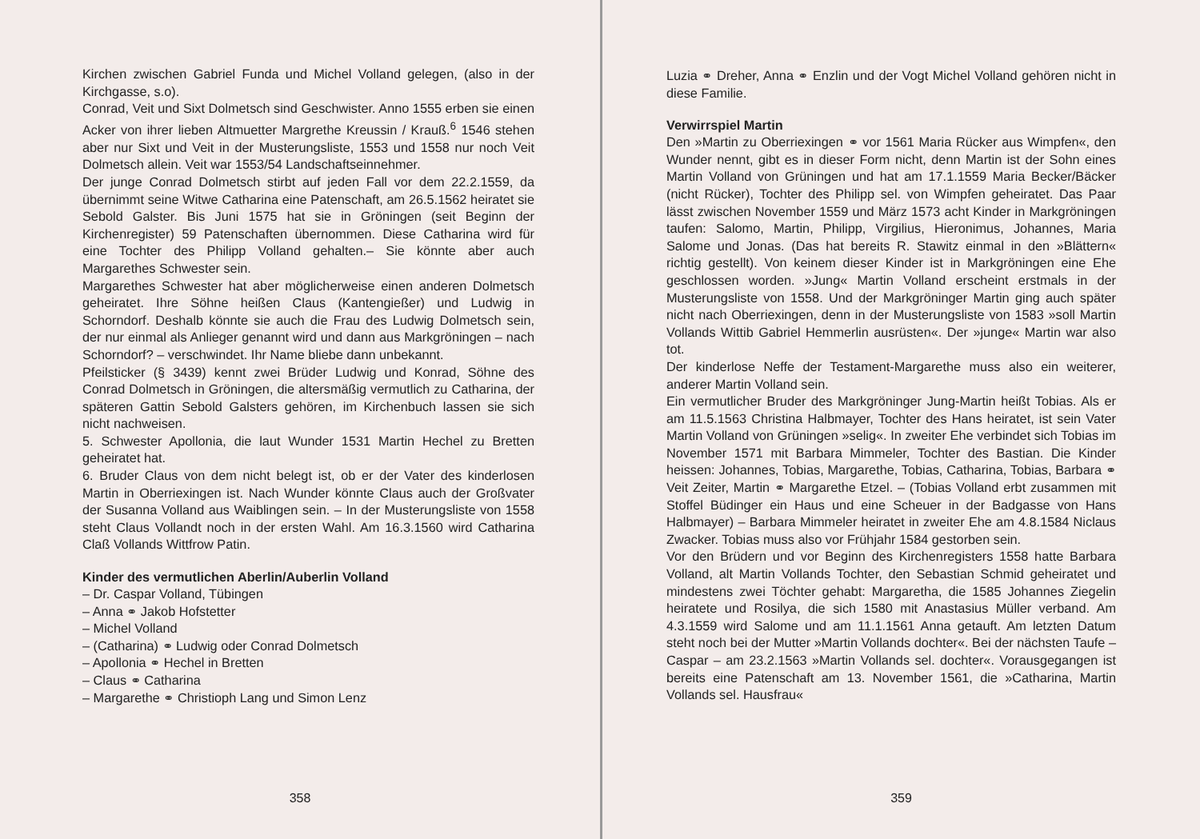Kirchen zwischen Gabriel Funda und Michel Volland gelegen, (also in der Kirchgasse, s.o).
Conrad, Veit und Sixt Dolmetsch sind Geschwister. Anno 1555 erben sie einen Acker von ihrer lieben Altmuetter Margrethe Kreussin / Krauß.<sup>6</sup> 1546 stehen aber nur Sixt und Veit in der Musterungsliste, 1553 und 1558 nur noch Veit Dolmetsch allein. Veit war 1553/54 Landschaftseinnehmer.
Der junge Conrad Dolmetsch stirbt auf jeden Fall vor dem 22.2.1559, da übernimmt seine Witwe Catharina eine Patenschaft, am 26.5.1562 heiratet sie Sebold Galster. Bis Juni 1575 hat sie in Gröningen (seit Beginn der Kirchenregister) 59 Patenschaften übernommen. Diese Catharina wird für eine Tochter des Philipp Volland gehalten.– Sie könnte aber auch Margarethes Schwester sein.
Margarethes Schwester hat aber möglicherweise einen anderen Dolmetsch geheiratet. Ihre Söhne heißen Claus (Kantengießer) und Ludwig in Schorndorf. Deshalb könnte sie auch die Frau des Ludwig Dolmetsch sein, der nur einmal als Anlieger genannt wird und dann aus Markgröningen – nach Schorndorf? – verschwindet. Ihr Name bliebe dann unbekannt.
Pfeilsticker (§ 3439) kennt zwei Brüder Ludwig und Konrad, Söhne des Conrad Dolmetsch in Gröningen, die altersmäßig vermutlich zu Catharina, der späteren Gattin Sebold Galsters gehören, im Kirchenbuch lassen sie sich nicht nachweisen.
5. Schwester Apollonia, die laut Wunder 1531 Martin Hechel zu Bretten geheiratet hat.
6. Bruder Claus von dem nicht belegt ist, ob er der Vater des kinderlosen Martin in Oberriexingen ist. Nach Wunder könnte Claus auch der Großvater der Susanna Volland aus Waiblingen sein. – In der Musterungsliste von 1558 steht Claus Vollandt noch in der ersten Wahl. Am 16.3.1560 wird Catharina Claß Vollands Wittfrow Patin.
Kinder des vermutlichen Aberlin/Auberlin Volland
– Dr. Caspar Volland, Tübingen
– Anna ⚭ Jakob Hofstetter
– Michel Volland
– (Catharina) ⚭ Ludwig oder Conrad Dolmetsch
– Apollonia ⚭ Hechel in Bretten
– Claus ⚭ Catharina
– Margarethe ⚭ Christioph Lang und Simon Lenz
358
Luzia ⚭ Dreher, Anna ⚭ Enzlin und der Vogt Michel Volland gehören nicht in diese Familie.
Verwirrspiel Martin
Den »Martin zu Oberriexingen ⚭ vor 1561 Maria Rücker aus Wimpfen«, den Wunder nennt, gibt es in dieser Form nicht, denn Martin ist der Sohn eines Martin Volland von Grüningen und hat am 17.1.1559 Maria Becker/Bäcker (nicht Rücker), Tochter des Philipp sel. von Wimpfen geheiratet. Das Paar lässt zwischen November 1559 und März 1573 acht Kinder in Markgröningen taufen: Salomo, Martin, Philipp, Virgilius, Hieronimus, Johannes, Maria Salome und Jonas. (Das hat bereits R. Stawitz einmal in den »Blättern« richtig gestellt). Von keinem dieser Kinder ist in Markgröningen eine Ehe geschlossen worden. »Jung« Martin Volland erscheint erstmals in der Musterungsliste von 1558. Und der Markgröninger Martin ging auch später nicht nach Oberriexingen, denn in der Musterungsliste von 1583 »soll Martin Vollands Wittib Gabriel Hemmerlin ausrüsten«. Der »junge« Martin war also tot.
Der kinderlose Neffe der Testament-Margarethe muss also ein weiterer, anderer Martin Volland sein.
Ein vermutlicher Bruder des Markgröninger Jung-Martin heißt Tobias. Als er am 11.5.1563 Christina Halbmayer, Tochter des Hans heiratet, ist sein Vater Martin Volland von Grüningen »selig«. In zweiter Ehe verbindet sich Tobias im November 1571 mit Barbara Mimmeler, Tochter des Bastian. Die Kinder heissen: Johannes, Tobias, Margarethe, Tobias, Catharina, Tobias, Barbara ⚭ Veit Zeiter, Martin ⚭ Margarethe Etzel. – (Tobias Volland erbt zusammen mit Stoffel Büdinger ein Haus und eine Scheuer in der Badgasse von Hans Halbmayer) – Barbara Mimmeler heiratet in zweiter Ehe am 4.8.1584 Niclaus Zwacker. Tobias muss also vor Frühjahr 1584 gestorben sein.
Vor den Brüdern und vor Beginn des Kirchenregisters 1558 hatte Barbara Volland, alt Martin Vollands Tochter, den Sebastian Schmid geheiratet und mindestens zwei Töchter gehabt: Margaretha, die 1585 Johannes Ziegelin heiratete und Rosilya, die sich 1580 mit Anastasius Müller verband. Am 4.3.1559 wird Salome und am 11.1.1561 Anna getauft. Am letzten Datum steht noch bei der Mutter »Martin Vollands dochter«. Bei der nächsten Taufe – Caspar – am 23.2.1563 »Martin Vollands sel. dochter«. Vorausgegangen ist bereits eine Patenschaft am 13. November 1561, die »Catharina, Martin Vollands sel. Hausfrau«
359